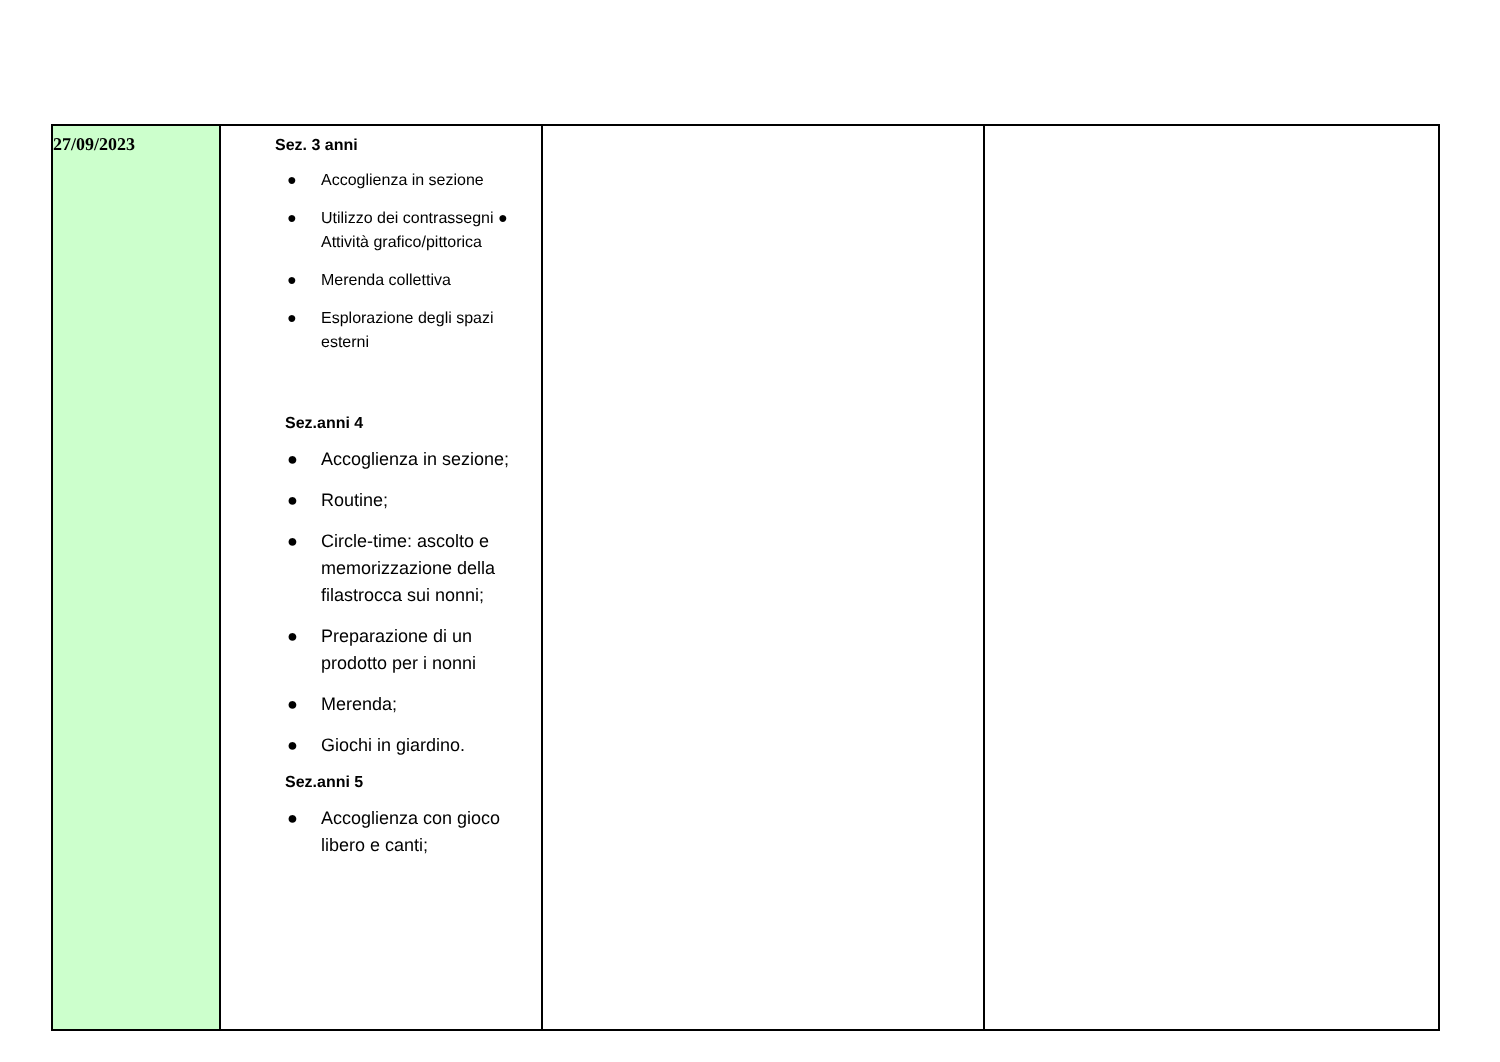| 27/09/2023 | Sez. 3 anni ● Accoglienza in sezione ● Utilizzo dei contrassegni ● Attività grafico/pittorica ● Merenda collettiva ● Esplorazione degli spazi esterni Sez.anni 4 ● Accoglienza in sezione; ● Routine; ● Circle-time: ascolto e memorizzazione della filastrocca sui nonni; ● Preparazione di un prodotto per i nonni ● Merenda; ● Giochi in giardino. Sez.anni 5 ● Accoglienza con gioco libero e canti; | | |